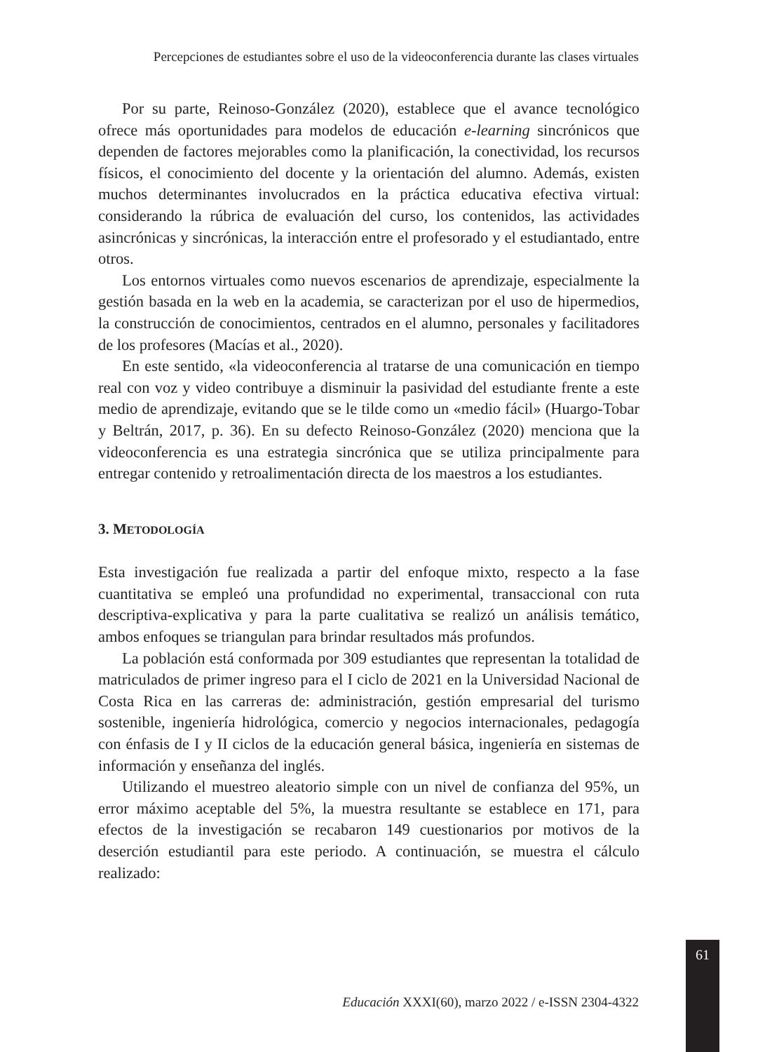Percepciones de estudiantes sobre el uso de la videoconferencia durante las clases virtuales
Por su parte, Reinoso-González (2020), establece que el avance tecnológico ofrece más oportunidades para modelos de educación e-learning sincrónicos que dependen de factores mejorables como la planificación, la conectividad, los recursos físicos, el conocimiento del docente y la orientación del alumno. Además, existen muchos determinantes involucrados en la práctica educativa efectiva virtual: considerando la rúbrica de evaluación del curso, los contenidos, las actividades asincrónicas y sincrónicas, la interacción entre el profesorado y el estudiantado, entre otros.
Los entornos virtuales como nuevos escenarios de aprendizaje, especialmente la gestión basada en la web en la academia, se caracterizan por el uso de hipermedios, la construcción de conocimientos, centrados en el alumno, personales y facilitadores de los profesores (Macías et al., 2020).
En este sentido, «la videoconferencia al tratarse de una comunicación en tiempo real con voz y video contribuye a disminuir la pasividad del estudiante frente a este medio de aprendizaje, evitando que se le tilde como un «medio fácil» (Huargo-Tobar y Beltrán, 2017, p. 36). En su defecto Reinoso-González (2020) menciona que la videoconferencia es una estrategia sincrónica que se utiliza principalmente para entregar contenido y retroalimentación directa de los maestros a los estudiantes.
3. METODOLOGÍA
Esta investigación fue realizada a partir del enfoque mixto, respecto a la fase cuantitativa se empleó una profundidad no experimental, transaccional con ruta descriptiva-explicativa y para la parte cualitativa se realizó un análisis temático, ambos enfoques se triangulan para brindar resultados más profundos.
La población está conformada por 309 estudiantes que representan la totalidad de matriculados de primer ingreso para el I ciclo de 2021 en la Universidad Nacional de Costa Rica en las carreras de: administración, gestión empresarial del turismo sostenible, ingeniería hidrológica, comercio y negocios internacionales, pedagogía con énfasis de I y II ciclos de la educación general básica, ingeniería en sistemas de información y enseñanza del inglés.
Utilizando el muestreo aleatorio simple con un nivel de confianza del 95%, un error máximo aceptable del 5%, la muestra resultante se establece en 171, para efectos de la investigación se recabaron 149 cuestionarios por motivos de la deserción estudiantil para este periodo. A continuación, se muestra el cálculo realizado:
61
Educación XXXI(60), marzo 2022 / e-ISSN 2304-4322